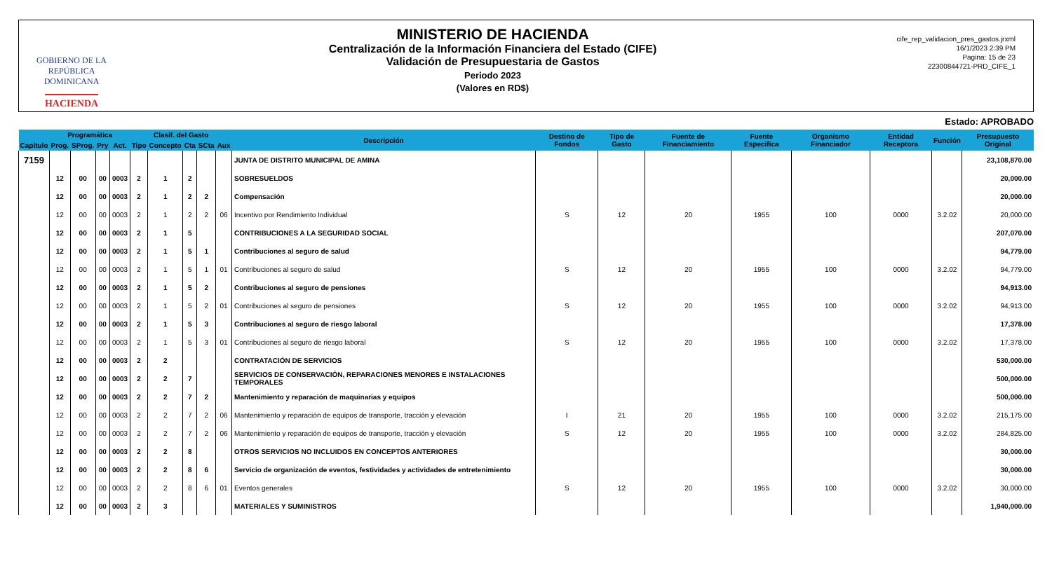GOBIERNO DE LA
REPÚBLICA
DOMINICANA
HACIENDA
MINISTERIO DE HACIENDA
Centralización de la Información Financiera del Estado (CIFE)
Validación de Presupuestaria de Gastos
Periodo 2023
(Valores en RD$)
cife_rep_validacion_pres_gastos.jrxml
16/1/2023 2:39 PM
Pagina: 15 de 23
22300844721-PRD_CIFE_1
Estado: APROBADO
| | Programática | | | | Clasif. del Gasto | | | | | Descripción | Destino de Fondos | Tipo de Gasto | Fuente de Financiamiento | Fuente Especifica | Organismo Financiador | Entidad Receptora | Función | Presupuesto Original |
| --- | --- | --- | --- | --- | --- | --- | --- | --- | --- | --- | --- | --- | --- | --- | --- | --- | --- | --- |
| Capitulo | Prog. | SProg. | Pry | Act. | Tipo | Concepto | Cta | SCta | Aux | | | | | | | | | |
| 7159 | | | | | | | | | | JUNTA DE DISTRITO MUNICIPAL DE AMINA | | | | | | | | 23,108,870.00 |
| | 12 | 00 | 00 | 0003 | 2 | 1 | 2 | | | SOBRESUELDOS | | | | | | | | 20,000.00 |
| | 12 | 00 | 00 | 0003 | 2 | 1 | 2 | 2 | | Compensación | | | | | | | | 20,000.00 |
| | 12 | 00 | 00 | 0003 | 2 | 1 | 2 | 2 | 06 | Incentivo por Rendimiento Individual | S | 12 | 20 | 1955 | 100 | 0000 | 3.2.02 | 20,000.00 |
| | 12 | 00 | 00 | 0003 | 2 | 1 | 5 | | | CONTRIBUCIONES A LA SEGURIDAD SOCIAL | | | | | | | | 207,070.00 |
| | 12 | 00 | 00 | 0003 | 2 | 1 | 5 | 1 | | Contribuciones al seguro de salud | | | | | | | | 94,779.00 |
| | 12 | 00 | 00 | 0003 | 2 | 1 | 5 | 1 | 01 | Contribuciones al seguro de salud | S | 12 | 20 | 1955 | 100 | 0000 | 3.2.02 | 94,779.00 |
| | 12 | 00 | 00 | 0003 | 2 | 1 | 5 | 2 | | Contribuciones al seguro de pensiones | | | | | | | | 94,913.00 |
| | 12 | 00 | 00 | 0003 | 2 | 1 | 5 | 2 | 01 | Contribuciones al seguro de pensiones | S | 12 | 20 | 1955 | 100 | 0000 | 3.2.02 | 94,913.00 |
| | 12 | 00 | 00 | 0003 | 2 | 1 | 5 | 3 | | Contribuciones al seguro de riesgo laboral | | | | | | | | 17,378.00 |
| | 12 | 00 | 00 | 0003 | 2 | 1 | 5 | 3 | 01 | Contribuciones al seguro de riesgo laboral | S | 12 | 20 | 1955 | 100 | 0000 | 3.2.02 | 17,378.00 |
| | 12 | 00 | 00 | 0003 | 2 | 2 | | | | CONTRATACIÓN DE SERVICIOS | | | | | | | | 530,000.00 |
| | 12 | 00 | 00 | 0003 | 2 | 2 | 7 | | | SERVICIOS DE CONSERVACIÓN, REPARACIONES MENORES E INSTALACIONES TEMPORALES | | | | | | | | 500,000.00 |
| | 12 | 00 | 00 | 0003 | 2 | 2 | 7 | 2 | | Mantenimiento y reparación de maquinarias y equipos | | | | | | | | 500,000.00 |
| | 12 | 00 | 00 | 0003 | 2 | 2 | 7 | 2 | 06 | Mantenimiento y reparación de equipos de transporte, tracción y elevación | I | 21 | 20 | 1955 | 100 | 0000 | 3.2.02 | 215,175.00 |
| | 12 | 00 | 00 | 0003 | 2 | 2 | 7 | 2 | 06 | Mantenimiento y reparación de equipos de transporte, tracción y elevación | S | 12 | 20 | 1955 | 100 | 0000 | 3.2.02 | 284,825.00 |
| | 12 | 00 | 00 | 0003 | 2 | 2 | 8 | | | OTROS SERVICIOS NO INCLUIDOS EN CONCEPTOS ANTERIORES | | | | | | | | 30,000.00 |
| | 12 | 00 | 00 | 0003 | 2 | 2 | 8 | 6 | | Servicio de organización de eventos, festividades y actividades de entretenimiento | | | | | | | | 30,000.00 |
| | 12 | 00 | 00 | 0003 | 2 | 2 | 8 | 6 | 01 | Eventos generales | S | 12 | 20 | 1955 | 100 | 0000 | 3.2.02 | 30,000.00 |
| | 12 | 00 | 00 | 0003 | 2 | 3 | | | | MATERIALES Y SUMINISTROS | | | | | | | | 1,940,000.00 |